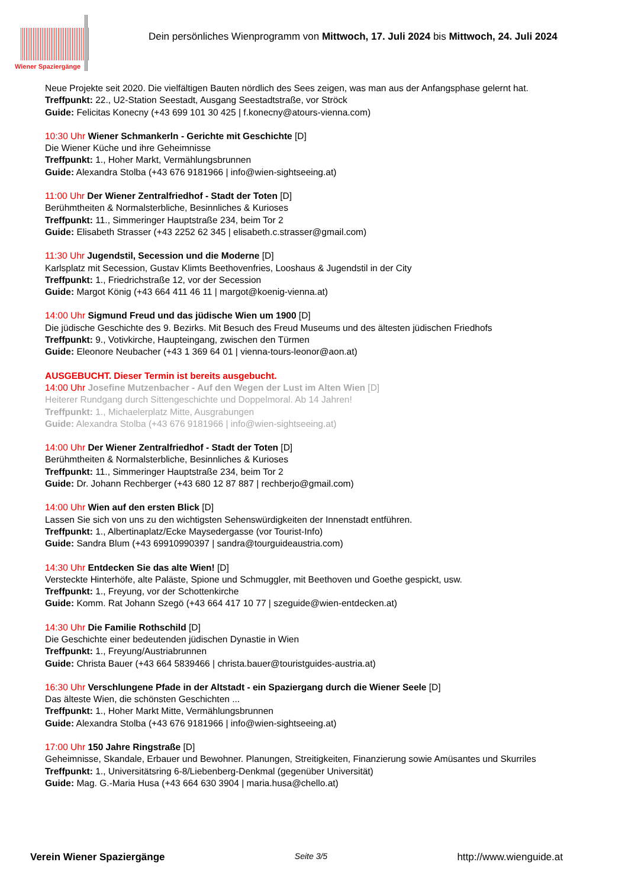Wiener Spaziergänge
Dein persönliches Wienprogramm von Mittwoch, 17. Juli 2024 bis Mittwoch, 24. Juli 2024
Neue Projekte seit 2020. Die vielfältigen Bauten nördlich des Sees zeigen, was man aus der Anfangsphase gelernt hat.
Treffpunkt: 22., U2-Station Seestadt, Ausgang Seestadtstraße, vor Ströck
Guide: Felicitas Konecny (+43 699 101 30 425 | f.konecny@atours-vienna.com)
10:30 Uhr Wiener Schmankerln - Gerichte mit Geschichte [D]
Die Wiener Küche und ihre Geheimnisse
Treffpunkt: 1., Hoher Markt, Vermählungsbrunnen
Guide: Alexandra Stolba (+43 676 9181966 | info@wien-sightseeing.at)
11:00 Uhr Der Wiener Zentralfriedhof - Stadt der Toten [D]
Berühmtheiten & Normalsterbliche, Besinnliches & Kurioses
Treffpunkt: 11., Simmeringer Hauptstraße 234, beim Tor 2
Guide: Elisabeth Strasser (+43 2252 62 345 | elisabeth.c.strasser@gmail.com)
11:30 Uhr Jugendstil, Secession und die Moderne [D]
Karlsplatz mit Secession, Gustav Klimts Beethovenfries, Looshaus & Jugendstil in der City
Treffpunkt: 1., Friedrichstraße 12, vor der Secession
Guide: Margot König (+43 664 411 46 11 | margot@koenig-vienna.at)
14:00 Uhr Sigmund Freud und das jüdische Wien um 1900 [D]
Die jüdische Geschichte des 9. Bezirks. Mit Besuch des Freud Museums und des ältesten jüdischen Friedhofs
Treffpunkt: 9., Votivkirche, Haupteingang, zwischen den Türmen
Guide: Eleonore Neubacher (+43 1 369 64 01 | vienna-tours-leonor@aon.at)
AUSGEBUCHT. Dieser Termin ist bereits ausgebucht.
14:00 Uhr Josefine Mutzenbacher - Auf den Wegen der Lust im Alten Wien [D]
Heiterer Rundgang durch Sittengeschichte und Doppelmoral. Ab 14 Jahren!
Treffpunkt: 1., Michaelerplatz Mitte, Ausgrabungen
Guide: Alexandra Stolba (+43 676 9181966 | info@wien-sightseeing.at)
14:00 Uhr Der Wiener Zentralfriedhof - Stadt der Toten [D]
Berühmtheiten & Normalsterbliche, Besinnliches & Kurioses
Treffpunkt: 11., Simmeringer Hauptstraße 234, beim Tor 2
Guide: Dr. Johann Rechberger (+43 680 12 87 887 | rechberjo@gmail.com)
14:00 Uhr Wien auf den ersten Blick [D]
Lassen Sie sich von uns zu den wichtigsten Sehenswürdigkeiten der Innenstadt entführen.
Treffpunkt: 1., Albertinaplatz/Ecke Maysedergasse (vor Tourist-Info)
Guide: Sandra Blum (+43 69910990397 | sandra@tourguideaustria.com)
14:30 Uhr Entdecken Sie das alte Wien! [D]
Versteckte Hinterhöfe, alte Paläste, Spione und Schmuggler, mit Beethoven und Goethe gespickt, usw.
Treffpunkt: 1., Freyung, vor der Schottenkirche
Guide: Komm. Rat Johann Szegö (+43 664 417 10 77 | szeguide@wien-entdecken.at)
14:30 Uhr Die Familie Rothschild [D]
Die Geschichte einer bedeutenden jüdischen Dynastie in Wien
Treffpunkt: 1., Freyung/Austriabrunnen
Guide: Christa Bauer (+43 664 5839466 | christa.bauer@touristguides-austria.at)
16:30 Uhr Verschlungene Pfade in der Altstadt - ein Spaziergang durch die Wiener Seele [D]
Das älteste Wien, die schönsten Geschichten ...
Treffpunkt: 1., Hoher Markt Mitte, Vermählungsbrunnen
Guide: Alexandra Stolba (+43 676 9181966 | info@wien-sightseeing.at)
17:00 Uhr 150 Jahre Ringstraße [D]
Geheimnisse, Skandale, Erbauer und Bewohner. Planungen, Streitigkeiten, Finanzierung sowie Amüsantes und Skurriles
Treffpunkt: 1., Universitätsring 6-8/Liebenberg-Denkmal (gegenüber Universität)
Guide: Mag. G.-Maria Husa (+43 664 630 3904 | maria.husa@chello.at)
Verein Wiener Spaziergänge Seite 3/5 http://www.wienguide.at